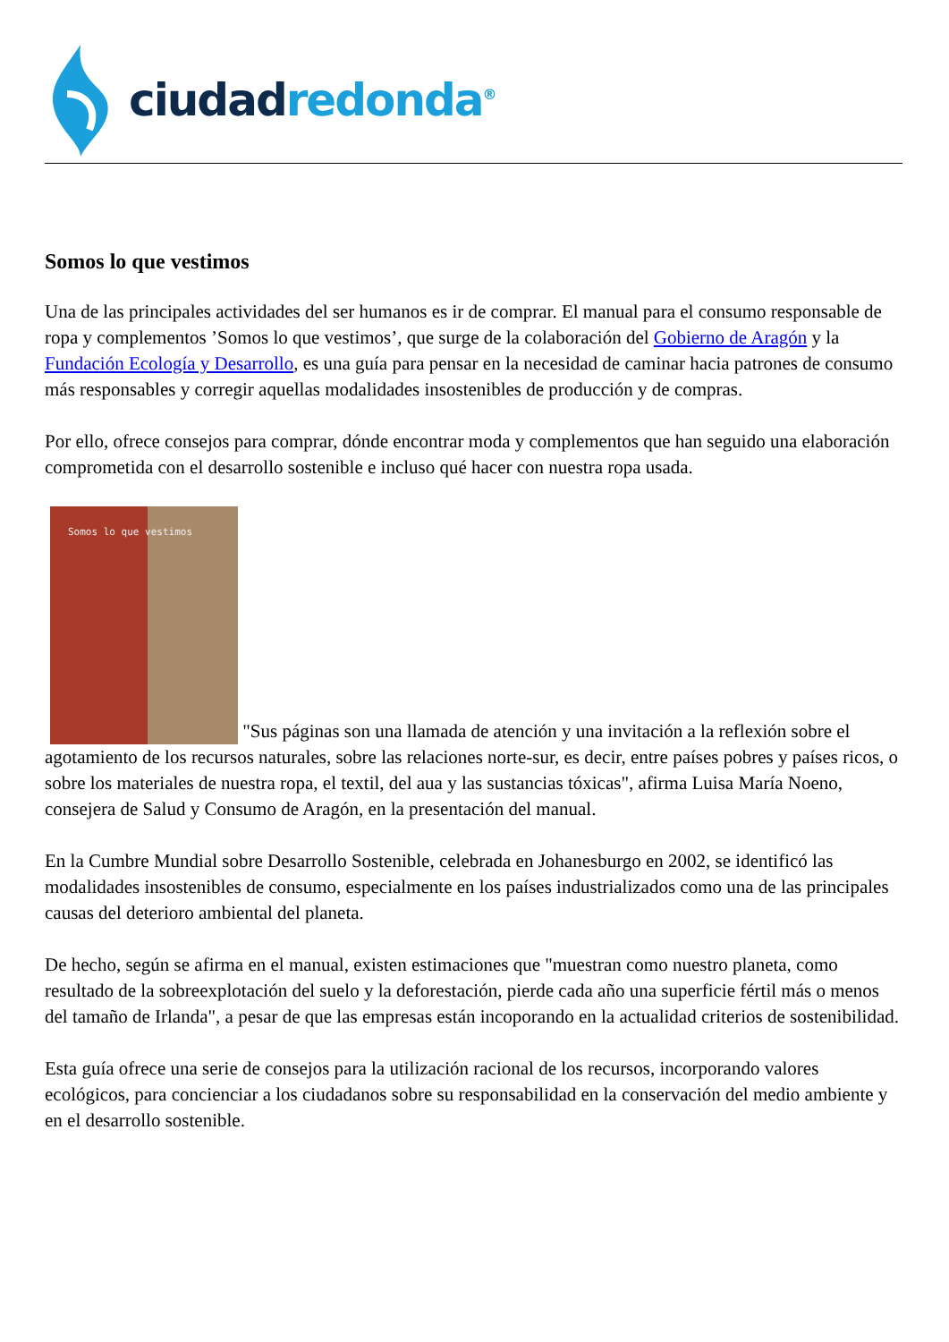ciudad redonda<sup>®</sup>
Somos lo que vestimos
Una de las principales actividades del ser humanos es ir de comprar. El manual para el consumo responsable de ropa y complementos ’Somos lo que vestimos’, que surge de la colaboración del Gobierno de Aragón y la Fundación Ecología y Desarrollo, es una guía para pensar en la necesidad de caminar hacia patrones de consumo más responsables y corregir aquellas modalidades insostenibles de producción y de compras.
Por ello, ofrece consejos para comprar, dónde encontrar moda y complementos que han seguido una elaboración comprometida con el desarrollo sostenible e incluso qué hacer con nuestra ropa usada.
Somos lo que vestimos "Sus páginas son una llamada de atención y una invitación a la reflexión sobre el agotamiento de los recursos naturales, sobre las relaciones norte-sur, es decir, entre países pobres y países ricos, o sobre los materiales de nuestra ropa, el textil, del aua y las sustancias tóxicas", afirma Luisa María Noeno, consejera de Salud y Consumo de Aragón, en la presentación del manual.
En la Cumbre Mundial sobre Desarrollo Sostenible, celebrada en Johanesburgo en 2002, se identificó las modalidades insostenibles de consumo, especialmente en los países industrializados como una de las principales causas del deterioro ambiental del planeta.
De hecho, según se afirma en el manual, existen estimaciones que "muestran como nuestro planeta, como resultado de la sobreexplotación del suelo y la deforestación, pierde cada año una superficie fértil más o menos del tamaño de Irlanda", a pesar de que las empresas están incoporando en la actualidad criterios de sostenibilidad.
Esta guía ofrece una serie de consejos para la utilización racional de los recursos, incorporando valores ecológicos, para concienciar a los ciudadanos sobre su responsabilidad en la conservación del medio ambiente y en el desarrollo sostenible.